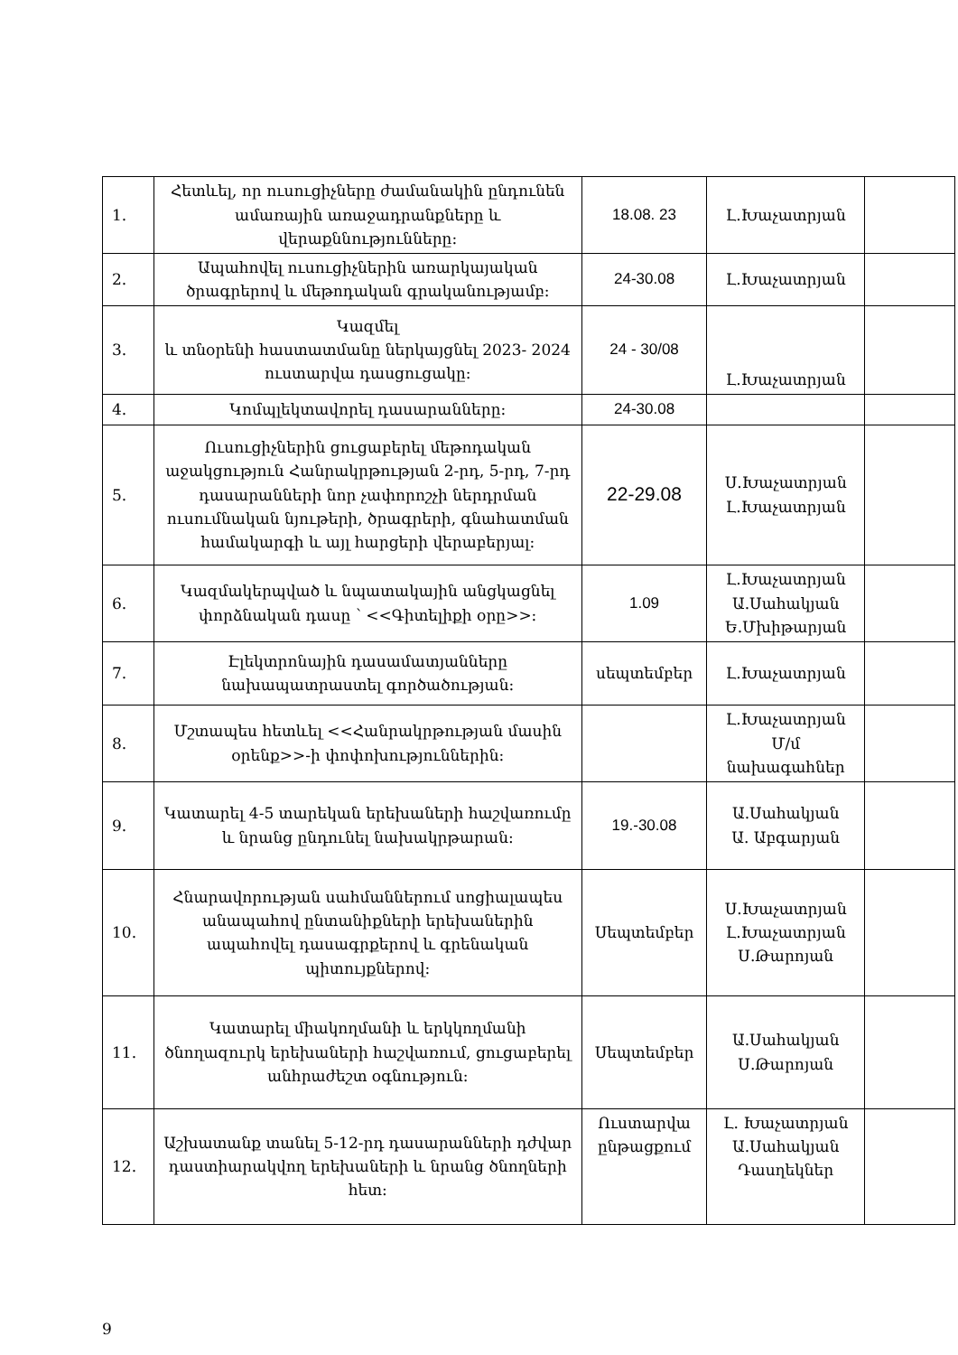| 1. | Հետևել, որ ուսուցիչները ժամանակին ընդունեն ամառային առաջադրանքները և վերաքննությունները: | 18.08. 23 | Լ.Խաչատրյան | |
| 2. | Ապահովել ուսուցիչներին առարկայական ծրագրերով և մեթոդական գրականությամբ: | 24-30.08 | Լ.Խաչատրյան | |
| 3. | Կազմել և տնօրենի հաստատմանը ներկայցնել 2023- 2024 ուստարվա դասցուցակը: | 24 - 30/08 | Լ.Խաչատրյան | |
| 4. | Կոմպլեկտավորել դասարանները: | 24-30.08 | | |
| 5. | Ուսուցիչներին ցուցաբերել մեթոդական աջակցություն Հանրակրթության 2-րդ, 5-րդ, 7-րդ դասարանների նոր չափորոշչի ներդրման ուսումնական նյութերի, ծրագրերի, գնահատման համակարգի և այլ հարցերի վերաբերյալ: | 22-29.08 | Ս.Խաչատրյան Լ.Խաչատրյան | |
| 6. | Կազմակերպված և նպատակային անցկացնել փորձնական դասը ՝ <<Գիտելիքի օրը>>: | 1.09 | Լ.Խաչատրյան Ա.Սահակյան Ե.Մխիթարյան | |
| 7. | Էլեկտրոնային դասամատյանները նախապատրաստել գործածության: | սեպտեմբեր | Լ.Խաչատրյան | |
| 8. | Մշտապես հետևել <<Հանրակրթության մասին օրենք>>-ի փոփոխություններին: | | Լ.Խաչատրյան Մ/մ նախագահներ | |
| 9. | Կատարել 4-5 տարեկան երեխաների հաշվառումը և նրանց ընդունել նախակրթարան: | 19.-30.08 | Ա.Սահակյան Ա. Աբգարյան | |
| 10. | Հնարավորության սահմաններում սոցիալապես անապահով ընտանիքների երեխաներին ապահովել դասագրքերով և գրենական պիտույքներով: | Սեպտեմբեր | Ս.Խաչատրյան Լ.Խաչատրյան Ս.Թարոյան | |
| 11. | Կատարել միակողմանի և երկկողմանի ծնողազուրկ երեխաների հաշվառում, ցուցաբերել անհրաժեշտ օգնություն: | Սեպտեմբեր | Ա.Սահակյան Ս.Թարոյան | |
| 12. | Աշխատանք տանել 5-12-րդ դասարանների դժվար դաստիարակվող երեխաների և նրանց ծնողների հետ: | Ուստարվա ընթացքում | Լ. Խաչատրյան Ա.Սահակյան Դասղեկներ | |
9